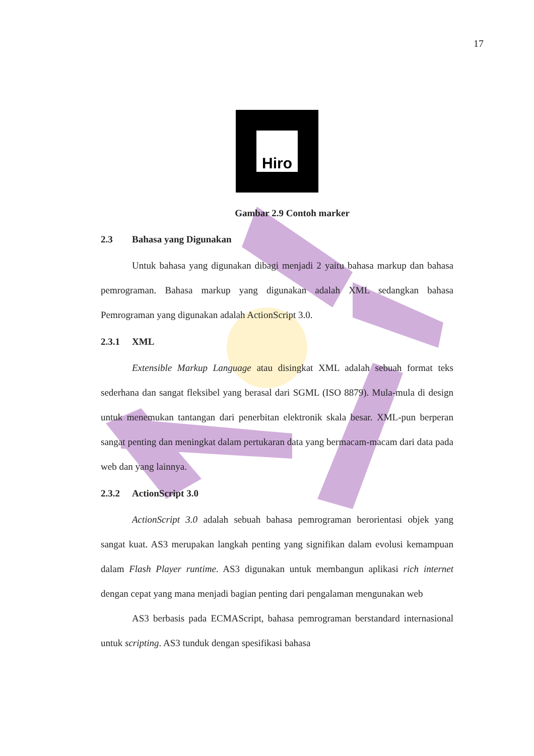17
Hiro
Gambar 2.9 Contoh marker
2.3 Bahasa yang Digunakan
Untuk bahasa yang digunakan dibagi menjadi 2 yaitu bahasa markup dan bahasa pemrograman. Bahasa markup yang digunakan adalah XML sedangkan bahasa Pemrograman yang digunakan adalah ActionScript 3.0.
2.3.1 XML
Extensible Markup Language atau disingkat XML adalah sebuah format teks sederhana dan sangat fleksibel yang berasal dari SGML (ISO 8879). Mula-mula di design untuk menemukan tantangan dari penerbitan elektronik skala besar. XML-pun berperan sangat penting dan meningkat dalam pertukaran data yang bermacam-macam dari data pada web dan yang lainnya.
2.3.2 ActionScript 3.0
ActionScript 3.0 adalah sebuah bahasa pemrograman berorientasi objek yang sangat kuat. AS3 merupakan langkah penting yang signifikan dalam evolusi kemampuan dalam Flash Player runtime. AS3 digunakan untuk membangun aplikasi rich internet dengan cepat yang mana menjadi bagian penting dari pengalaman mengunakan web
AS3 berbasis pada ECMAScript, bahasa pemrograman berstandard internasional untuk scripting. AS3 tunduk dengan spesifikasi bahasa